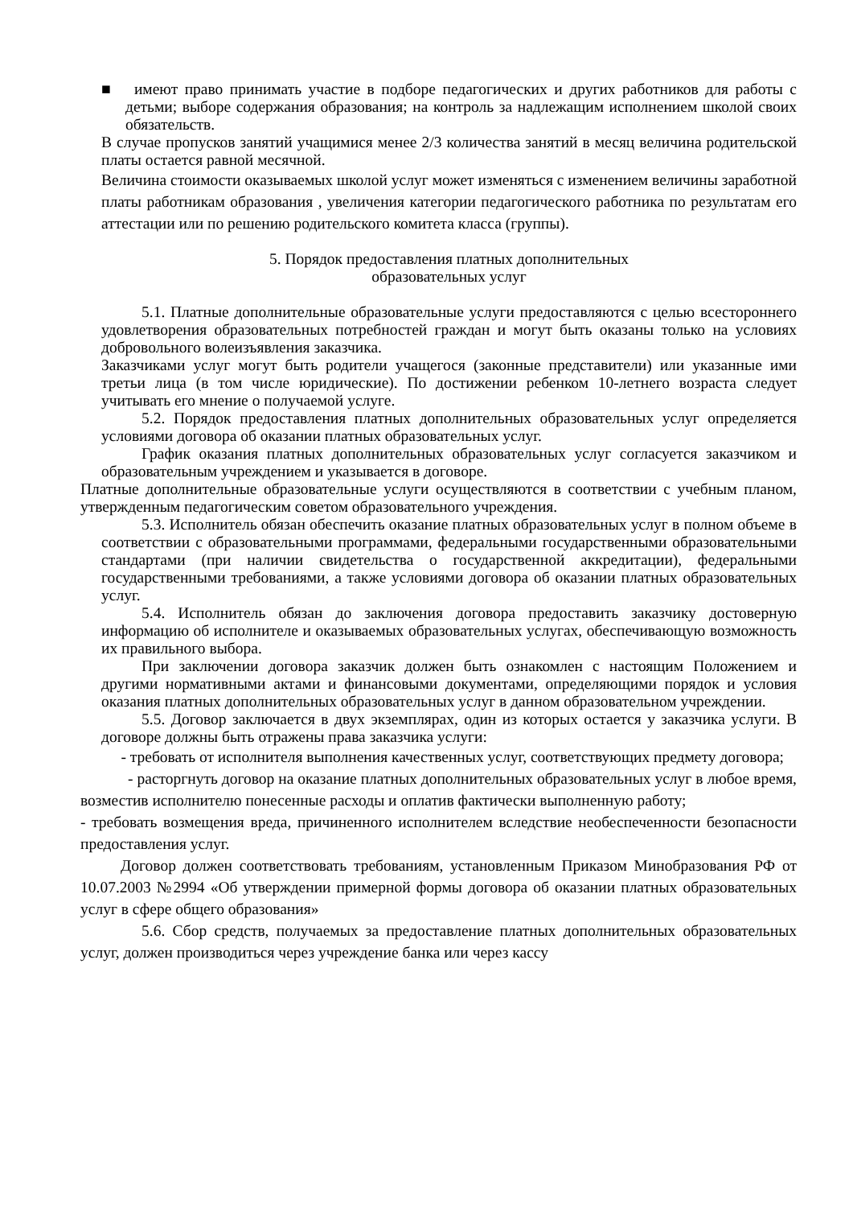■ имеют право принимать участие в подборе педагогических и других работников для работы с детьми; выборе содержания образования; на контроль за надлежащим исполнением школой своих обязательств.
В случае пропусков занятий учащимися менее 2/3 количества занятий в месяц величина родительской платы остается равной месячной.
Величина стоимости оказываемых школой услуг может изменяться с изменением величины заработной платы работникам образования , увеличения категории педагогического работника по результатам его аттестации или по решению родительского комитета класса (группы).
5. Порядок предоставления платных дополнительных
образовательных услуг
5.1. Платные дополнительные образовательные услуги предоставляются с целью всестороннего удовлетворения образовательных потребностей граждан и могут быть оказаны только на условиях добровольного волеизъявления заказчика.
Заказчиками услуг могут быть родители учащегося (законные представители) или указанные ими третьи лица (в том числе юридические). По достижении ребенком 10-летнего возраста следует учитывать его мнение о получаемой услуге.
5.2. Порядок предоставления платных дополнительных образовательных услуг определяется условиями договора об оказании платных образовательных услуг.
График оказания платных дополнительных образовательных услуг согласуется заказчиком и образовательным учреждением и указывается в договоре.
Платные дополнительные образовательные услуги осуществляются в соответствии с учебным планом, утвержденным педагогическим советом образовательного учреждения.
5.3. Исполнитель обязан обеспечить оказание платных образовательных услуг в полном объеме в соответствии с образовательными программами, федеральными государственными образовательными стандартами (при наличии свидетельства о государственной аккредитации), федеральными государственными требованиями, а также условиями договора об оказании платных образовательных услуг.
5.4. Исполнитель обязан до заключения договора предоставить заказчику достоверную информацию об исполнителе и оказываемых образовательных услугах, обеспечивающую возможность их правильного выбора.
При заключении договора заказчик должен быть ознакомлен с настоящим Положением и другими нормативными актами и финансовыми документами, определяющими порядок и условия оказания платных дополнительных образовательных услуг в данном образовательном учреждении.
5.5. Договор заключается в двух экземплярах, один из которых остается у заказчика услуги. В договоре должны быть отражены права заказчика услуги:
- требовать от исполнителя выполнения качественных услуг, соответствующих предмету договора;
- расторгнуть договор на оказание платных дополнительных образовательных услуг в любое время, возместив исполнителю понесенные расходы и оплатив фактически выполненную работу;
- требовать возмещения вреда, причиненного исполнителем вследствие необеспеченности безопасности предоставления услуг.
Договор должен соответствовать требованиям, установленным Приказом Минобразования РФ от 10.07.2003 №2994 «Об утверждении примерной формы договора об оказании платных образовательных услуг в сфере общего образования»
5.6. Сбор средств, получаемых за предоставление платных дополнительных образовательных услуг, должен производиться через учреждение банка или через кассу